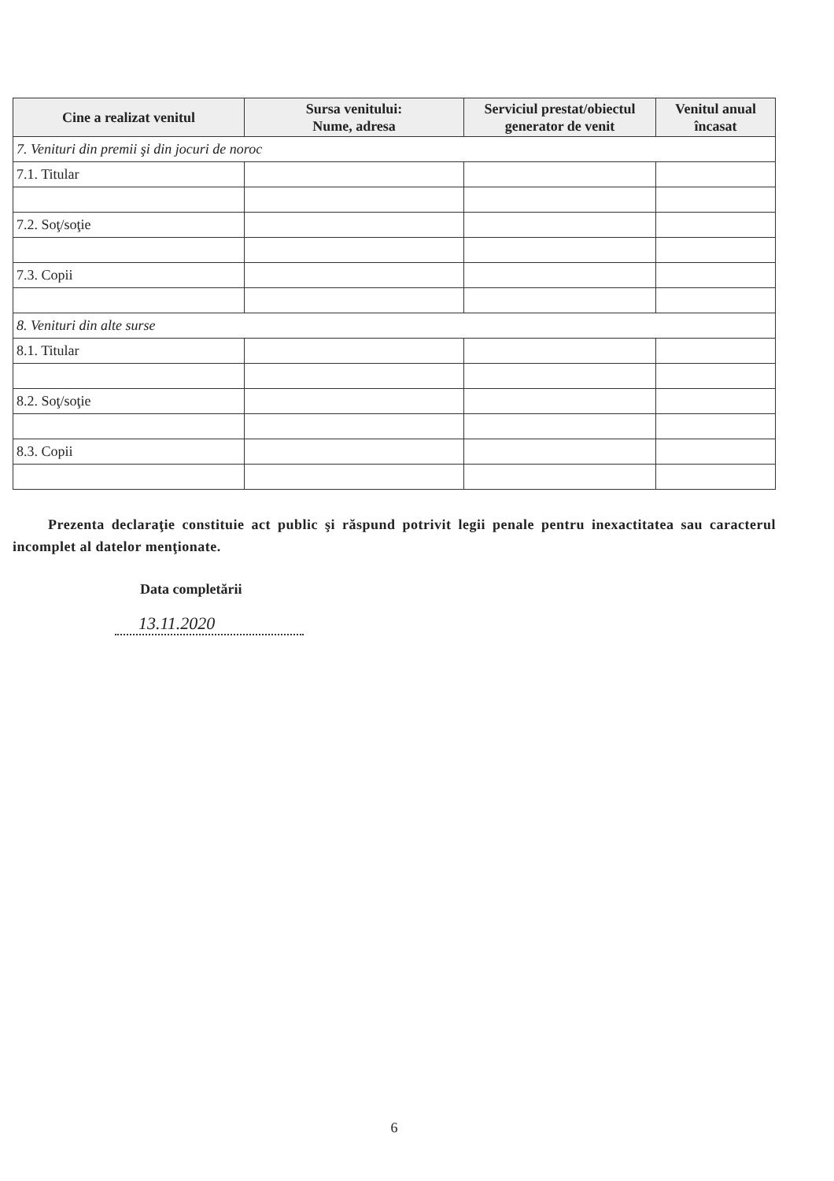| Cine a realizat venitul | Sursa venitului: Nume, adresa | Serviciul prestat/obiectul generator de venit | Venitul anual încasat |
| --- | --- | --- | --- |
| 7. Venituri din premii şi din jocuri de noroc | | | |
| 7.1. Titular | | | |
| 7.2. Soţ/soţie | | | |
| 7.3. Copii | | | |
| 8. Venituri din alte surse | | | |
| 8.1. Titular | | | |
| 8.2. Soţ/soţie | | | |
| 8.3. Copii | | | |
Prezenta declaraţie constituie act public şi răspund potrivit legii penale pentru inexactitatea sau caracterul incomplet al datelor menţionate.
Data completării
13.11.2020
6